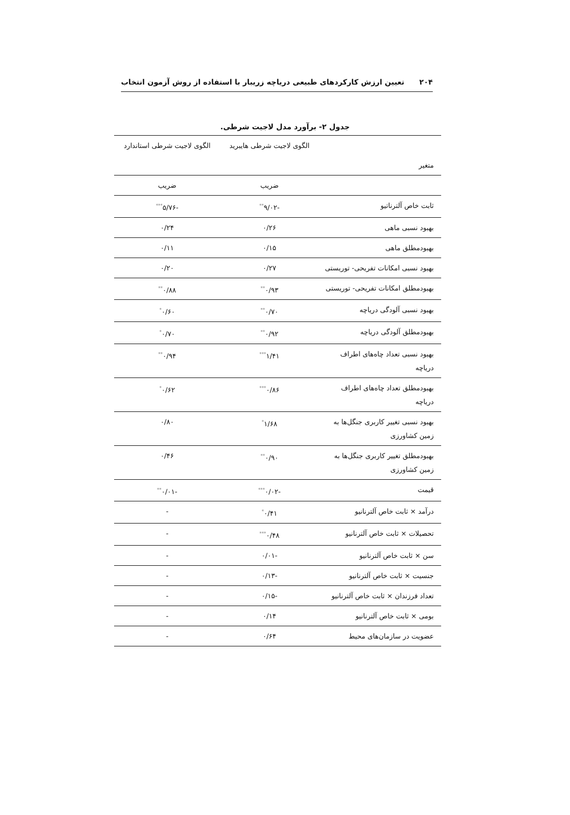۲۰۴ تعیین ارزش کارکردهای طبیعی دریاچه زریبار با استفاده از روش آزمون انتخاب
جدول ۲- برآورد مدل لاجیت شرطی.
| | الگوی لاجیت شرطی هایبرید | الگوی لاجیت شرطی استاندارد |
| --- | --- | --- |
| متغیر | | |
| | ضریب | ضریب |
| ثابت خاص آلترناتیو | -۹/۰۲<sup>**</sup> | -۵/۷۶<sup>***</sup> |
| بهبود نسبی ماهی | ۰/۲۶ | ۰/۲۴ |
| بهبودمطلق ماهی | ۰/۱۵ | ۰/۱۱ |
| بهبود نسبی امکانات تفریحی- توریستی | ۰/۲۷ | ۰/۲۰ |
| بهبودمطلق امکانات تفریحی- توریستی | ۰/۹۳<sup>**</sup> | ۰/۸۸<sup>**</sup> |
| بهبود نسبی آلودگی دریاچه | ۰/۷۰<sup>**</sup> | ۰/۶۰<sup>*</sup> |
| بهبودمطلق آلودگی دریاچه | ۰/۹۲<sup>**</sup> | ۰/۷۰<sup>*</sup> |
| بهبود نسبی تعداد چاه‌های اطراف دریاچه | ۱/۴۱<sup>***</sup> | ۰/۹۴<sup>**</sup> |
| بهبودمطلق تعداد چاه‌های اطراف دریاچه | ۰/۸۶<sup>***</sup> | ۰/۶۲<sup>*</sup> |
| بهبود نسبی تغییر کاربری جنگل‌ها به زمین کشاورزی | ۱/۶۸<sup>*</sup> | ۰/۸۰ |
| بهبودمطلق تغییر کاربری جنگل‌ها به زمین کشاورزی | ۰/۹۰<sup>**</sup> | ۰/۴۶ |
| قیمت | -۰/۰۲<sup>***</sup> | -۰/۰۱<sup>**</sup> |
| درآمد × ثابت خاص آلترنانیو | ۰/۴۱<sup>*</sup> | - |
| تحصیلات × ثابت خاص آلترنانیو | ۰/۴۸<sup>***</sup> | - |
| سن × ثابت خاص آلترنانیو | -۰/۰۱ | - |
| جنسیت × ثابت خاص آلترنانیو | -۰/۱۳ | - |
| تعداد فرزندان × ثابت خاص آلترنانیو | -۰/۱۵ | - |
| بومی × ثابت خاص آلترنانیو | ۰/۱۴ | - |
| عضویت در سازمان‌های محیط | ۰/۶۴ | - |